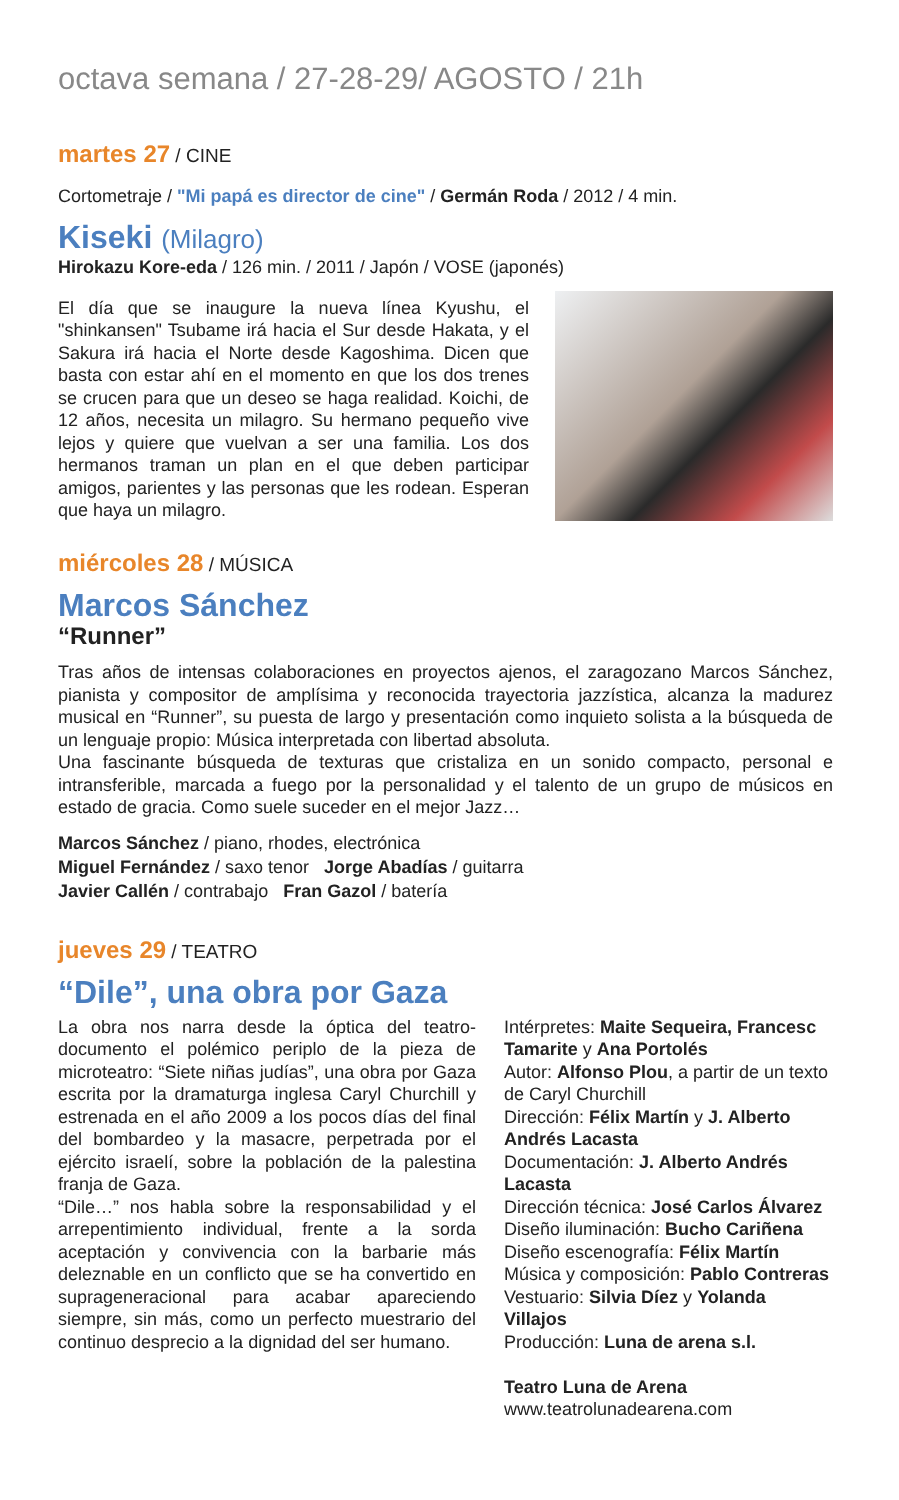octava semana / 27-28-29/ AGOSTO / 21h
martes 27 / CINE
Cortometraje / "Mi papá es director de cine" / Germán Roda / 2012 / 4 min.
Kiseki (Milagro)
Hirokazu Kore-eda / 126 min. / 2011 / Japón / VOSE (japonés)
El día que se inaugure la nueva línea Kyushu, el "shinkansen" Tsubame irá hacia el Sur desde Hakata, y el Sakura irá hacia el Norte desde Kagoshima. Dicen que basta con estar ahí en el momento en que los dos trenes se crucen para que un deseo se haga realidad. Koichi, de 12 años, necesita un milagro. Su hermano pequeño vive lejos y quiere que vuelvan a ser una familia. Los dos hermanos traman un plan en el que deben participar amigos, parientes y las personas que les rodean. Esperan que haya un milagro.
miércoles 28 / MÚSICA
Marcos Sánchez
“Runner”
Tras años de intensas colaboraciones en proyectos ajenos, el zaragozano Marcos Sánchez, pianista y compositor de amplísima y reconocida trayectoria jazzística, alcanza la madurez musical en “Runner”, su puesta de largo y presentación como inquieto solista a la búsqueda de un lenguaje propio: Música interpretada con libertad absoluta.
Una fascinante búsqueda de texturas que cristaliza en un sonido compacto, personal e intransferible, marcada a fuego por la personalidad y el talento de un grupo de músicos en estado de gracia. Como suele suceder en el mejor Jazz…
Marcos Sánchez / piano, rhodes, electrónica
Miguel Fernández / saxo tenor Jorge Abadías / guitarra
Javier Callén / contrabajo Fran Gazol / batería
jueves 29 / TEATRO
“Dile”, una obra por Gaza
La obra nos narra desde la óptica del teatro-documento el polémico periplo de la pieza de microteatro: “Siete niñas judías”, una obra por Gaza escrita por la dramaturga inglesa Caryl Churchill y estrenada en el año 2009 a los pocos días del final del bombardeo y la masacre, perpetrada por el ejército israelí, sobre la población de la palestina franja de Gaza.
“Dile…” nos habla sobre la responsabilidad y el arrepentimiento individual, frente a la sorda aceptación y convivencia con la barbarie más deleznable en un conflicto que se ha convertido en suprageneracional para acabar apareciendo siempre, sin más, como un perfecto muestrario del continuo desprecio a la dignidad del ser humano.
Intérpretes: Maite Sequeira, Francesc Tamarite y Ana Portolés
Autor: Alfonso Plou, a partir de un texto de Caryl Churchill
Dirección: Félix Martín y J. Alberto Andrés Lacasta
Documentación: J. Alberto Andrés Lacasta
Dirección técnica: José Carlos Álvarez
Diseño iluminación: Bucho Cariñena
Diseño escenografía: Félix Martín
Música y composición: Pablo Contreras
Vestuario: Silvia Díez y Yolanda Villajos
Producción: Luna de arena s.l.
Teatro Luna de Arena
www.teatrolunadearena.com